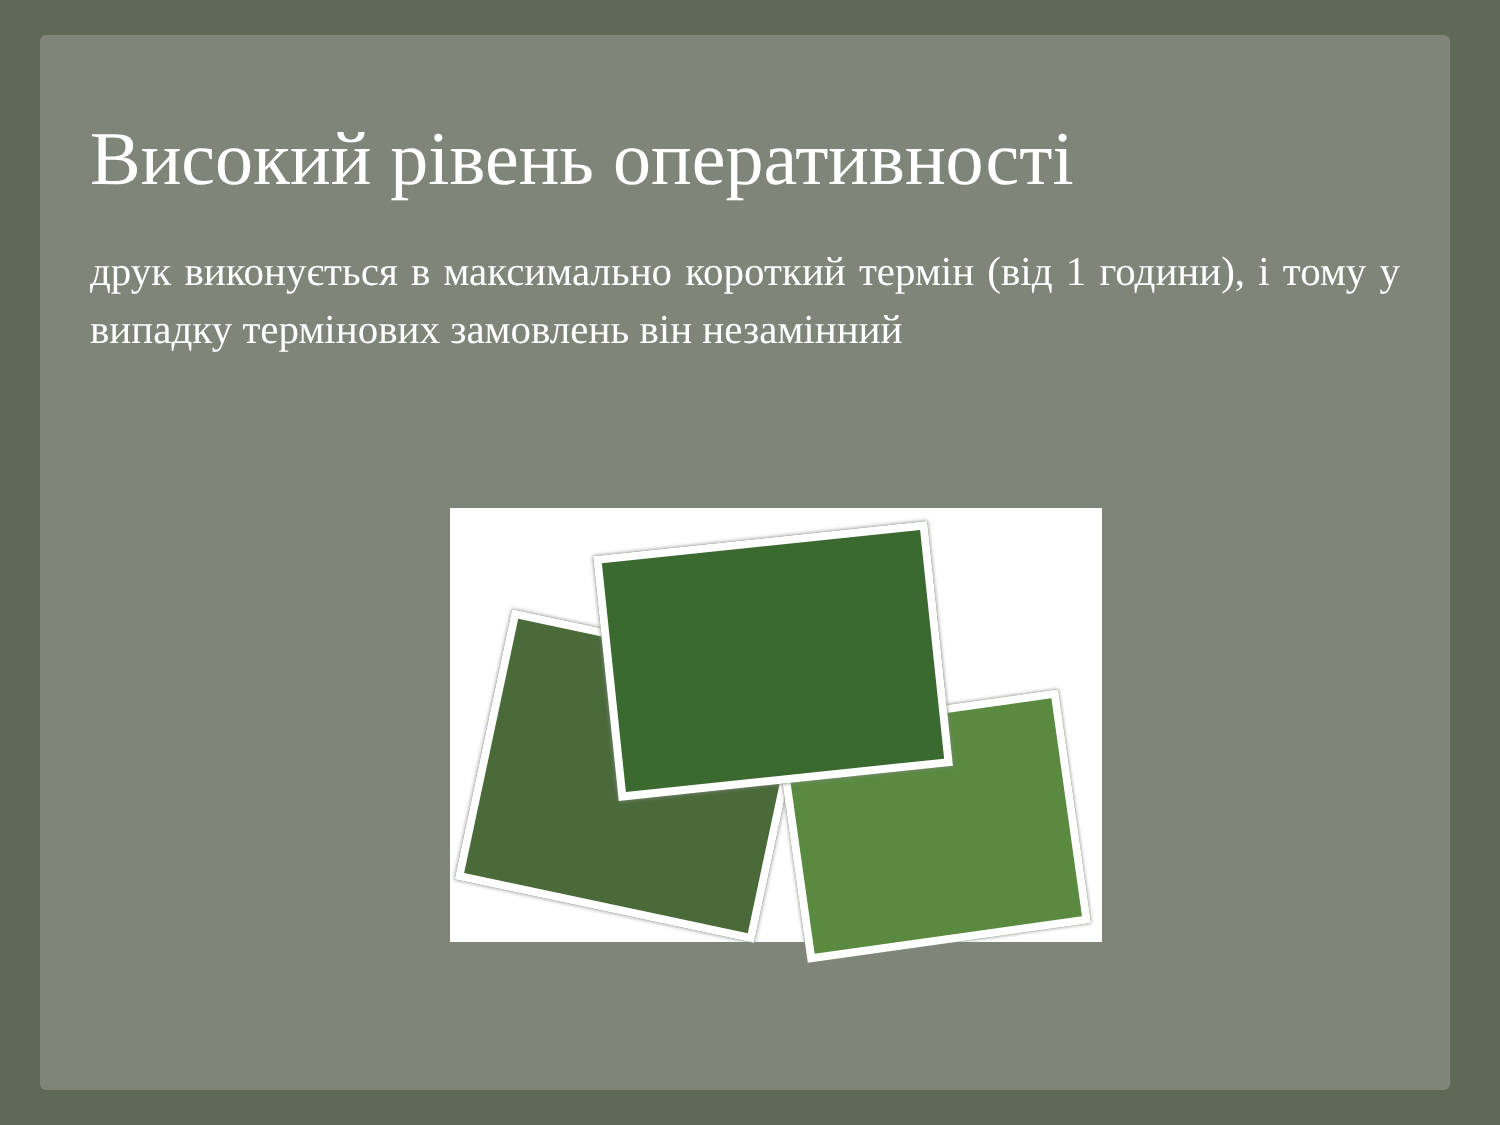Високий рівень оперативності
друк виконується в максимально короткий термін (від 1 години), і тому у випадку термінових замовлень він незамінний